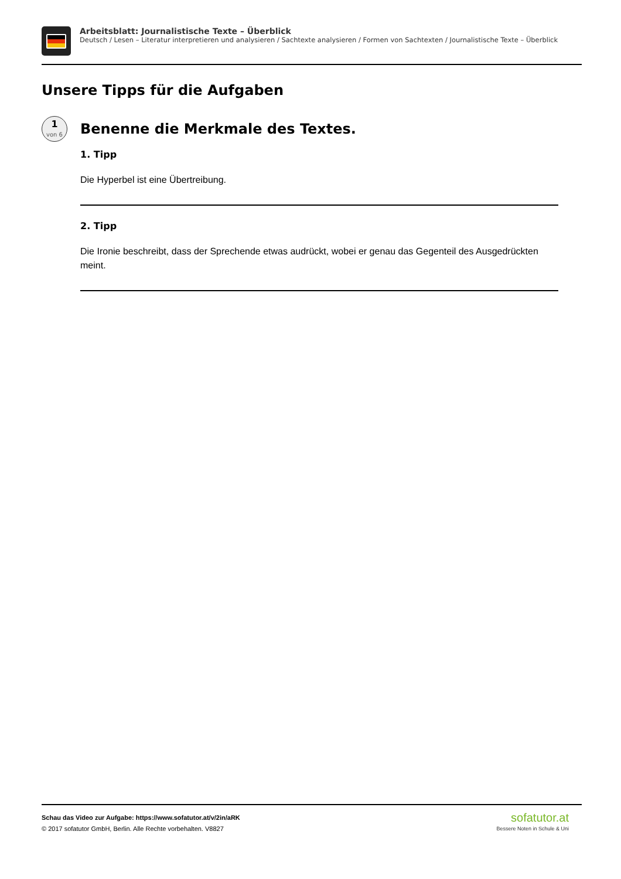Arbeitsblatt: Journalistische Texte – Überblick
Deutsch / Lesen – Literatur interpretieren und analysieren / Sachtexte analysieren / Formen von Sachtexten / Journalistische Texte – Überblick
Unsere Tipps für die Aufgaben
1
von 6
Benenne die Merkmale des Textes.
1. Tipp
Die Hyperbel ist eine Übertreibung.
2. Tipp
Die Ironie beschreibt, dass der Sprechende etwas audrückt, wobei er genau das Gegenteil des Ausgedrückten meint.
Schau das Video zur Aufgabe: https://www.sofatutor.at/v/2in/aRK
© 2017 sofatutor GmbH, Berlin. Alle Rechte vorbehalten. V8827
sofatutor.at
Bessere Noten in Schule & Uni